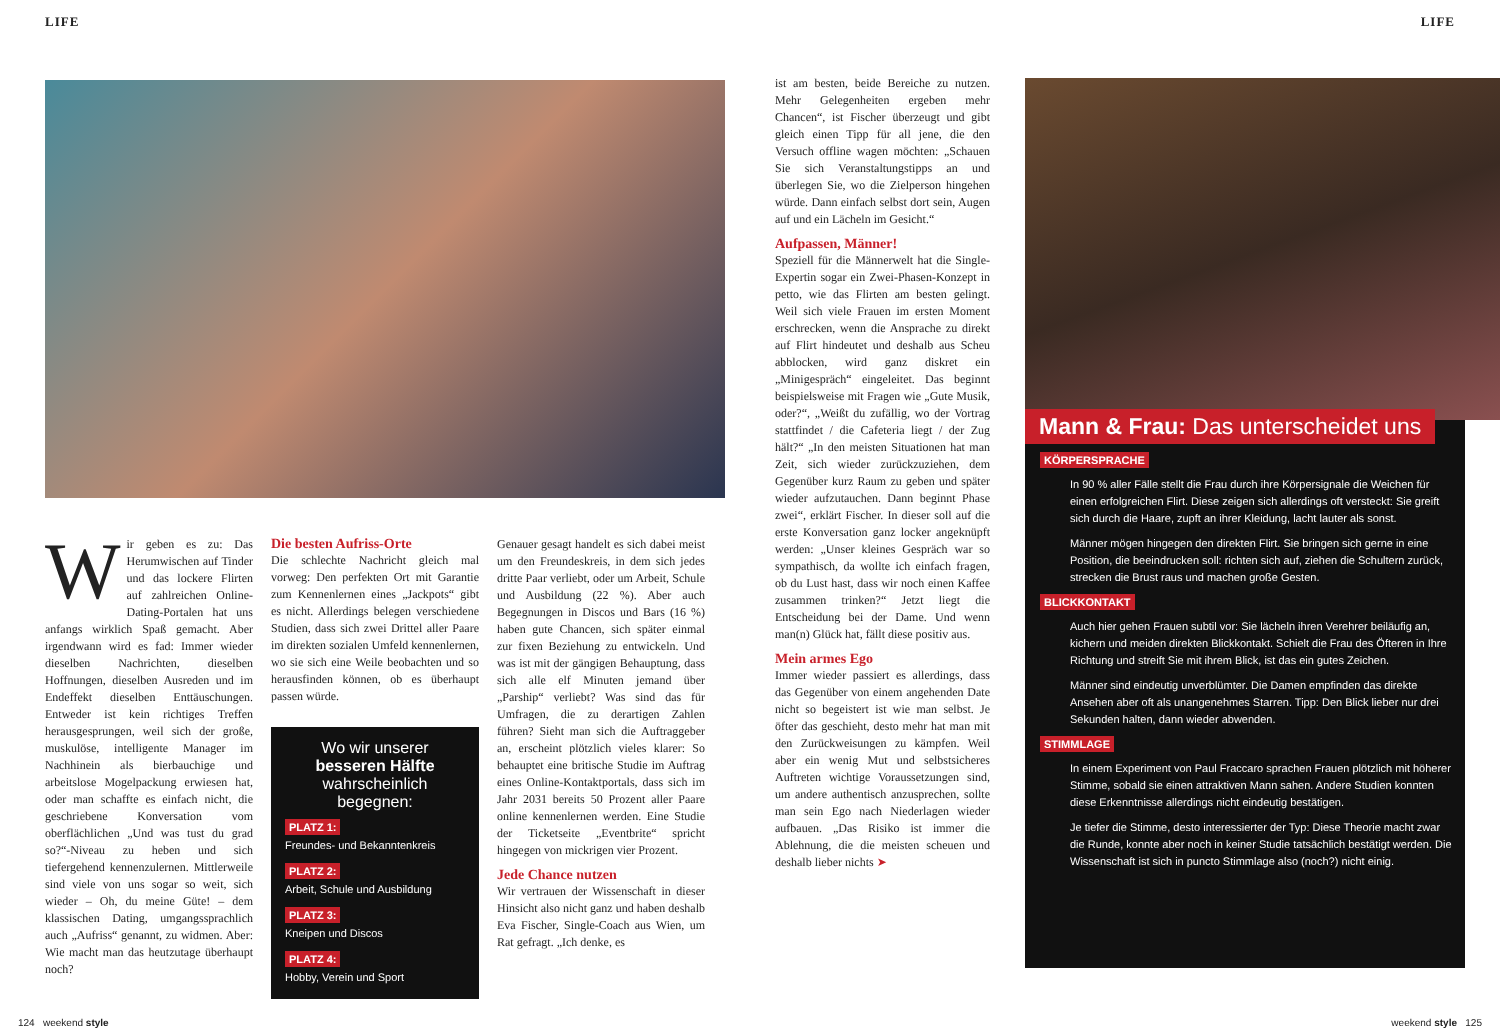LIFE
Wir geben es zu: Das Herumwischen auf Tinder und das lockere Flirten auf zahlreichen Online-Dating-Portalen hat uns anfangs wirklich Spaß gemacht. Aber irgendwann wird es fad: Immer wieder dieselben Nachrichten, dieselben Hoffnungen, dieselben Ausreden und im Endeffekt dieselben Enttäuschungen. Entweder ist kein richtiges Treffen herausgesprungen, weil sich der große, muskulöse, intelligente Manager im Nachhinein als bierbauchige und arbeitslose Mogelpackung erwiesen hat, oder man schaffte es einfach nicht, die geschriebene Konversation vom oberflächlichen „Und was tust du grad so?“-Niveau zu heben und sich tiefergehend kennenzulernen. Mittlerweile sind viele von uns sogar so weit, sich wieder – Oh, du meine Güte! – dem klassischen Dating, umgangssprachlich auch „Aufriss“ genannt, zu widmen. Aber: Wie macht man das heutzutage überhaupt noch?
Die besten Aufriss-Orte
Die schlechte Nachricht gleich mal vorweg: Den perfekten Ort mit Garantie zum Kennenlernen eines „Jackpots“ gibt es nicht. Allerdings belegen verschiedene Studien, dass sich zwei Drittel aller Paare im direkten sozialen Umfeld kennenlernen, wo sie sich eine Weile beobachten und so herausfinden können, ob es überhaupt passen würde.
Wo wir unserer besseren Hälfte wahrscheinlich begegnen:
PLATZ 1:
Freundes- und Bekanntenkreis
PLATZ 2:
Arbeit, Schule und Ausbildung
PLATZ 3:
Kneipen und Discos
PLATZ 4:
Hobby, Verein und Sport
Genauer gesagt handelt es sich dabei meist um den Freundeskreis, in dem sich jedes dritte Paar verliebt, oder um Arbeit, Schule und Ausbildung (22 %). Aber auch Begegnungen in Discos und Bars (16 %) haben gute Chancen, sich später einmal zur fixen Beziehung zu entwickeln. Und was ist mit der gängigen Behauptung, dass sich alle elf Minuten jemand über „Parship“ verliebt? Was sind das für Umfragen, die zu derartigen Zahlen führen? Sieht man sich die Auftraggeber an, erscheint plötzlich vieles klarer: So behauptet eine britische Studie im Auftrag eines Online-Kontaktportals, dass sich im Jahr 2031 bereits 50 Prozent aller Paare online kennenlernen werden. Eine Studie der Ticketseite „Eventbrite“ spricht hingegen von mickrigen vier Prozent.
Jede Chance nutzen
Wir vertrauen der Wissenschaft in dieser Hinsicht also nicht ganz und haben deshalb Eva Fischer, Single-Coach aus Wien, um Rat gefragt. „Ich denke, es
124 weekend style
LIFE
ist am besten, beide Bereiche zu nutzen. Mehr Gelegenheiten ergeben mehr Chancen“, ist Fischer überzeugt und gibt gleich einen Tipp für all jene, die den Versuch offline wagen möchten: „Schauen Sie sich Veranstaltungstipps an und überlegen Sie, wo die Zielperson hingehen würde. Dann einfach selbst dort sein, Augen auf und ein Lächeln im Gesicht.“
Aufpassen, Männer!
Speziell für die Männerwelt hat die Single-Expertin sogar ein Zwei-Phasen-Konzept in petto, wie das Flirten am besten gelingt. Weil sich viele Frauen im ersten Moment erschrecken, wenn die Ansprache zu direkt auf Flirt hindeutet und deshalb aus Scheu abblocken, wird ganz diskret ein „Minigespräch“ eingeleitet. Das beginnt beispielsweise mit Fragen wie „Gute Musik, oder?“, „Weißt du zufällig, wo der Vortrag stattfindet / die Cafeteria liegt / der Zug hält?“ „In den meisten Situationen hat man Zeit, sich wieder zurückzuziehen, dem Gegenüber kurz Raum zu geben und später wieder aufzutauchen. Dann beginnt Phase zwei“, erklärt Fischer. In dieser soll auf die erste Konversation ganz locker angeknüpft werden: „Unser kleines Gespräch war so sympathisch, da wollte ich einfach fragen, ob du Lust hast, dass wir noch einen Kaffee zusammen trinken?“ Jetzt liegt die Entscheidung bei der Dame. Und wenn man(n) Glück hat, fällt diese positiv aus.
Mein armes Ego
Immer wieder passiert es allerdings, dass das Gegenüber von einem angehenden Date nicht so begeistert ist wie man selbst. Je öfter das geschieht, desto mehr hat man mit den Zurückweisungen zu kämpfen. Weil aber ein wenig Mut und selbstsicheres Auftreten wichtige Voraussetzungen sind, um andere authentisch anzusprechen, sollte man sein Ego nach Niederlagen wieder aufbauen. „Das Risiko ist immer die Ablehnung, die die meisten scheuen und deshalb lieber nichts ➤
Mann & Frau: Das unterscheidet uns
KÖRPERSPRACHE
In 90 % aller Fälle stellt die Frau durch ihre Körpersignale die Weichen für einen erfolgreichen Flirt. Diese zeigen sich allerdings oft versteckt: Sie greift sich durch die Haare, zupft an ihrer Kleidung, lacht lauter als sonst.
Männer mögen hingegen den direkten Flirt. Sie bringen sich gerne in eine Position, die beeindrucken soll: richten sich auf, ziehen die Schultern zurück, strecken die Brust raus und machen große Gesten.
BLICKKONTAKT
Auch hier gehen Frauen subtil vor: Sie lächeln ihren Verehrer beiläufig an, kichern und meiden direkten Blickkontakt. Schielt die Frau des Öfteren in Ihre Richtung und streift Sie mit ihrem Blick, ist das ein gutes Zeichen.
Männer sind eindeutig unverblümter. Die Damen empfinden das direkte Ansehen aber oft als unangenehmes Starren. Tipp: Den Blick lieber nur drei Sekunden halten, dann wieder abwenden.
STIMMLAGE
In einem Experiment von Paul Fraccaro sprachen Frauen plötzlich mit höherer Stimme, sobald sie einen attraktiven Mann sahen. Andere Studien konnten diese Erkenntnisse allerdings nicht eindeutig bestätigen.
Je tiefer die Stimme, desto interessierter der Typ: Diese Theorie macht zwar die Runde, konnte aber noch in keiner Studie tatsächlich bestätigt werden. Die Wissenschaft ist sich in puncto Stimmlage also (noch?) nicht einig.
weekend style 125